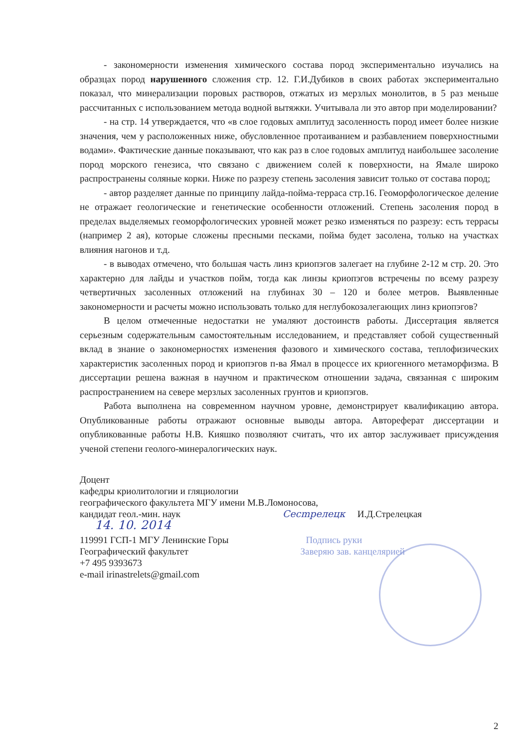- закономерности изменения химического состава пород экспериментально изучались на образцах пород нарушенного сложения стр. 12. Г.И.Дубиков в своих работах экспериментально показал, что минерализации поровых растворов, отжатых из мерзлых монолитов, в 5 раз меньше рассчитанных с использованием метода водной вытяжки. Учитывала ли это автор при моделировании?
- на стр. 14 утверждается, что «в слое годовых амплитуд засоленность пород имеет более низкие значения, чем у расположенных ниже, обусловленное протаиванием и разбавлением поверхностными водами». Фактические данные показывают, что как раз в слое годовых амплитуд наибольшее засоление пород морского генезиса, что связано с движением солей к поверхности, на Ямале широко распространены соляные корки. Ниже по разрезу степень засоления зависит только от состава пород;
- автор разделяет данные по принципу лайда-пойма-терраса стр.16. Геоморфологическое деление не отражает геологические и генетические особенности отложений. Степень засоления пород в пределах выделяемых геоморфологических уровней может резко изменяться по разрезу: есть террасы (например 2 ая), которые сложены пресными песками, пойма будет засолена, только на участках влияния нагонов и т.д.
- в выводах отмечено, что большая часть линз криопэгов залегает на глубине 2-12 м стр. 20. Это характерно для лайды и участков пойм, тогда как линзы криопэгов встречены по всему разрезу четвертичных засоленных отложений на глубинах 30 – 120 и более метров. Выявленные закономерности и расчеты можно использовать только для неглубокозалегающих линз криопэгов?
В целом отмеченные недостатки не умаляют достоинств работы. Диссертация является серьезным содержательным самостоятельным исследованием, и представляет собой существенный вклад в знание о закономерностях изменения фазового и химического состава, теплофизических характеристик засоленных пород и криопэгов п-ва Ямал в процессе их криогенного метаморфизма. В диссертации решена важная в научном и практическом отношении задача, связанная с широким распространением на севере мерзлых засоленных грунтов и криопэгов.
Работа выполнена на современном научном уровне, демонстрирует квалификацию автора. Опубликованные работы отражают основные выводы автора. Автореферат диссертации и опубликованные работы Н.В. Кияшко позволяют считать, что их автор заслуживает присуждения ученой степени геолого-минералогических наук.
Доцент
кафедры криолитологии и гляциологии
географического факультета МГУ имени М.В.Ломоносова,
кандидат геол.-мин. наук Сесmрелецк И.Д.Стрелецкая
14. 10. 2014
119991 ГСП-1 МГУ Ленинские Горы Подпись руки
Географический факультет Заверяю зав. канцелярией
+7 495 9393673
e-mail irinastrelets@gmail.com
2